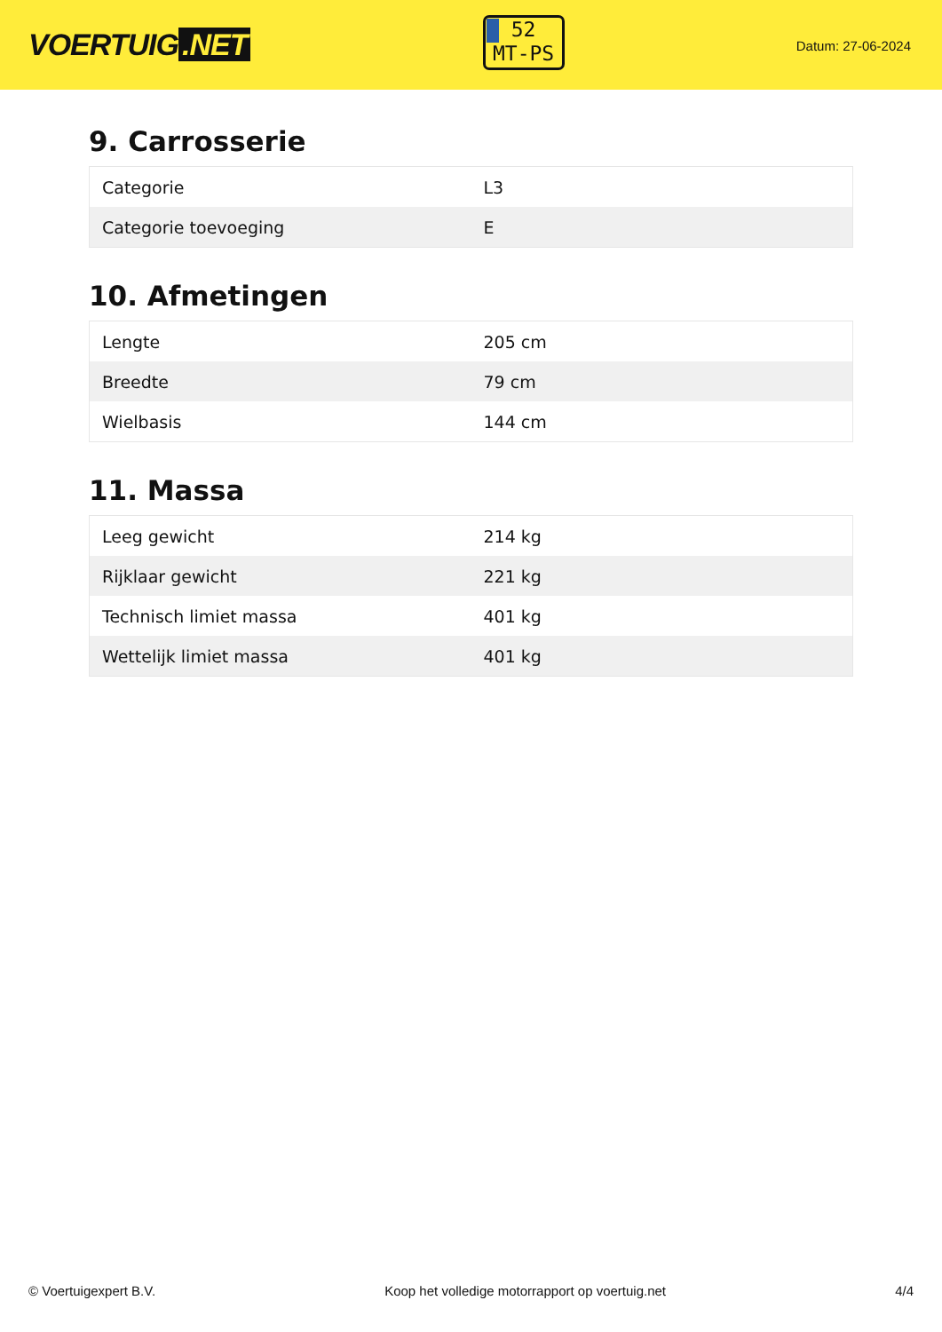VOERTUIG.NET
52
MT-PS
Datum: 27-06-2024
9. Carrosserie
| Categorie | L3 |
| Categorie toevoeging | E |
10. Afmetingen
| Lengte | 205 cm |
| Breedte | 79 cm |
| Wielbasis | 144 cm |
11. Massa
| Leeg gewicht | 214 kg |
| Rijklaar gewicht | 221 kg |
| Technisch limiet massa | 401 kg |
| Wettelijk limiet massa | 401 kg |
© Voertuigexpert B.V. Koop het volledige motorrapport op voertuig.net 4/4